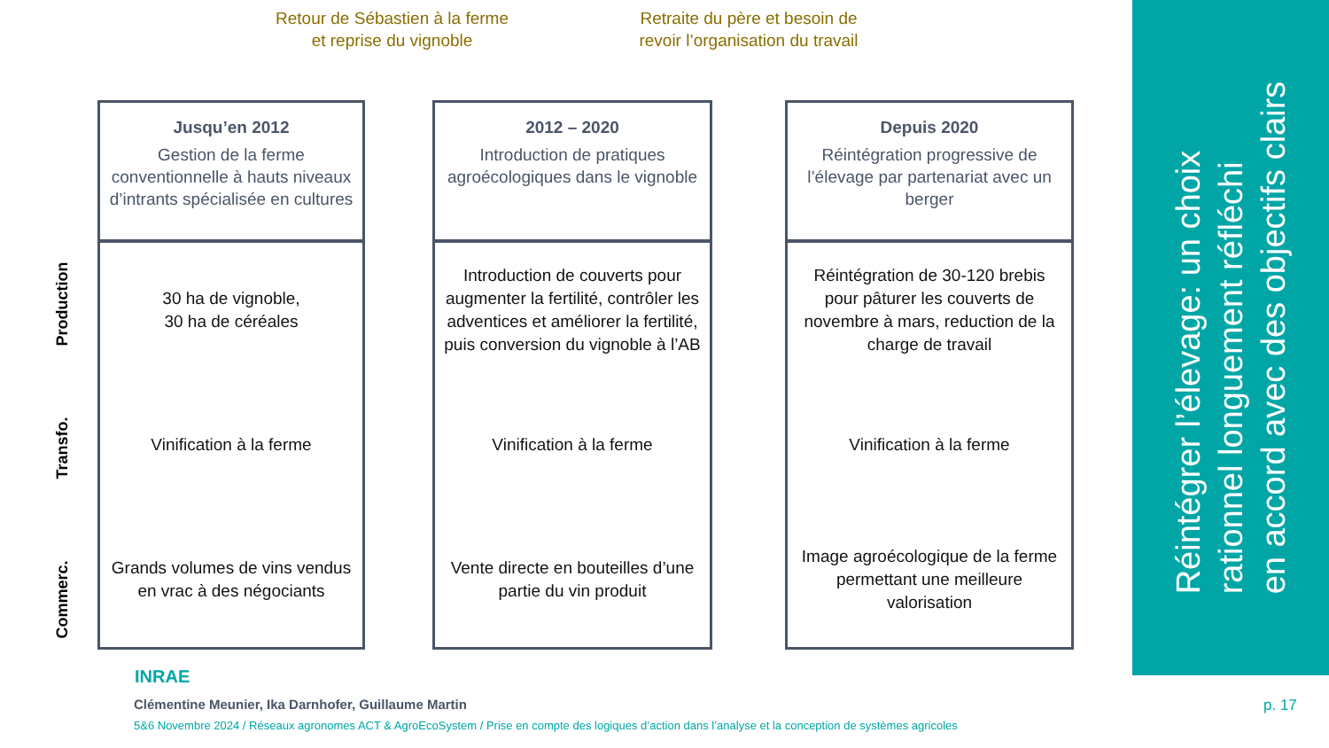Retour de Sébastien à la ferme
et reprise du vignoble
Retraite du père et besoin de
revoir l’organisation du travail
Production
Transfo.
Commerc.
Jusqu’en 2012
Gestion de la ferme conventionnelle à hauts niveaux d’intrants spécialisée en cultures
30 ha de vignoble,
30 ha de céréales
Vinification à la ferme
Grands volumes de vins vendus en vrac à des négociants
2012 – 2020
Introduction de pratiques agroécologiques dans le vignoble
Introduction de couverts pour augmenter la fertilité, contrôler les adventices et améliorer la fertilité, puis conversion du vignoble à l’AB
Vinification à la ferme
Vente directe en bouteilles d’une partie du vin produit
Depuis 2020
Réintégration progressive de l’élevage par partenariat avec un berger
Réintégration de 30-120 brebis pour pâturer les couverts de novembre à mars, reduction de la charge de travail
Vinification à la ferme
Image agroécologique de la ferme permettant une meilleure valorisation
Réintégrer l’élevage: un choix
rationnel longuement réfléchi
en accord avec des objectifs clairs
INRAE
Clémentine Meunier, Ika Darnhofer, Guillaume Martin
5&6 Novembre 2024 / Réseaux agronomes ACT & AgroEcoSystem / Prise en compte des logiques d’action dans l’analyse et la conception de systèmes agricoles
p. 17